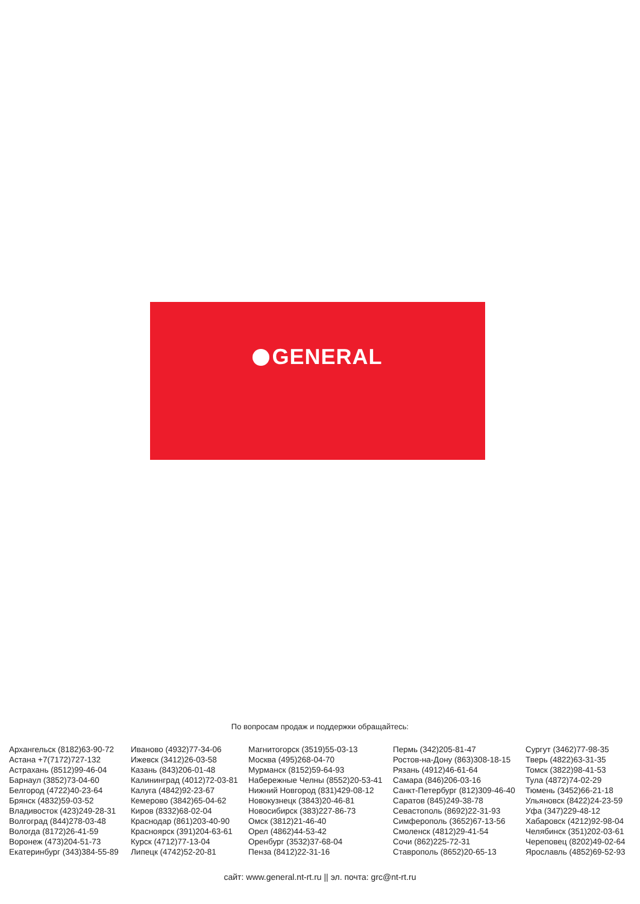GENERAL
По вопросам продаж и поддержки обращайтесь:
Архангельск (8182)63-90-72
Астана +7(7172)727-132
Астрахань (8512)99-46-04
Барнаул (3852)73-04-60
Белгород (4722)40-23-64
Брянск (4832)59-03-52
Владивосток (423)249-28-31
Волгоград (844)278-03-48
Вологда (8172)26-41-59
Воронеж (473)204-51-73
Екатеринбург (343)384-55-89
Иваново (4932)77-34-06
Ижевск (3412)26-03-58
Казань (843)206-01-48
Калининград (4012)72-03-81
Калуга (4842)92-23-67
Кемерово (3842)65-04-62
Киров (8332)68-02-04
Краснодар (861)203-40-90
Красноярск (391)204-63-61
Курск (4712)77-13-04
Липецк (4742)52-20-81
Магнитогорск (3519)55-03-13
Москва (495)268-04-70
Мурманск (8152)59-64-93
Набережные Челны (8552)20-53-41
Нижний Новгород (831)429-08-12
Новокузнецк (3843)20-46-81
Новосибирск (383)227-86-73
Омск (3812)21-46-40
Орел (4862)44-53-42
Оренбург (3532)37-68-04
Пенза (8412)22-31-16
Пермь (342)205-81-47
Ростов-на-Дону (863)308-18-15
Рязань (4912)46-61-64
Самара (846)206-03-16
Санкт-Петербург (812)309-46-40
Саратов (845)249-38-78
Севастополь (8692)22-31-93
Симферополь (3652)67-13-56
Смоленск (4812)29-41-54
Сочи (862)225-72-31
Ставрополь (8652)20-65-13
Сургут (3462)77-98-35
Тверь (4822)63-31-35
Томск (3822)98-41-53
Тула (4872)74-02-29
Тюмень (3452)66-21-18
Ульяновск (8422)24-23-59
Уфа (347)229-48-12
Хабаровск (4212)92-98-04
Челябинск (351)202-03-61
Череповец (8202)49-02-64
Ярославль (4852)69-52-93
сайт: www.general.nt-rt.ru || эл. почта: grc@nt-rt.ru